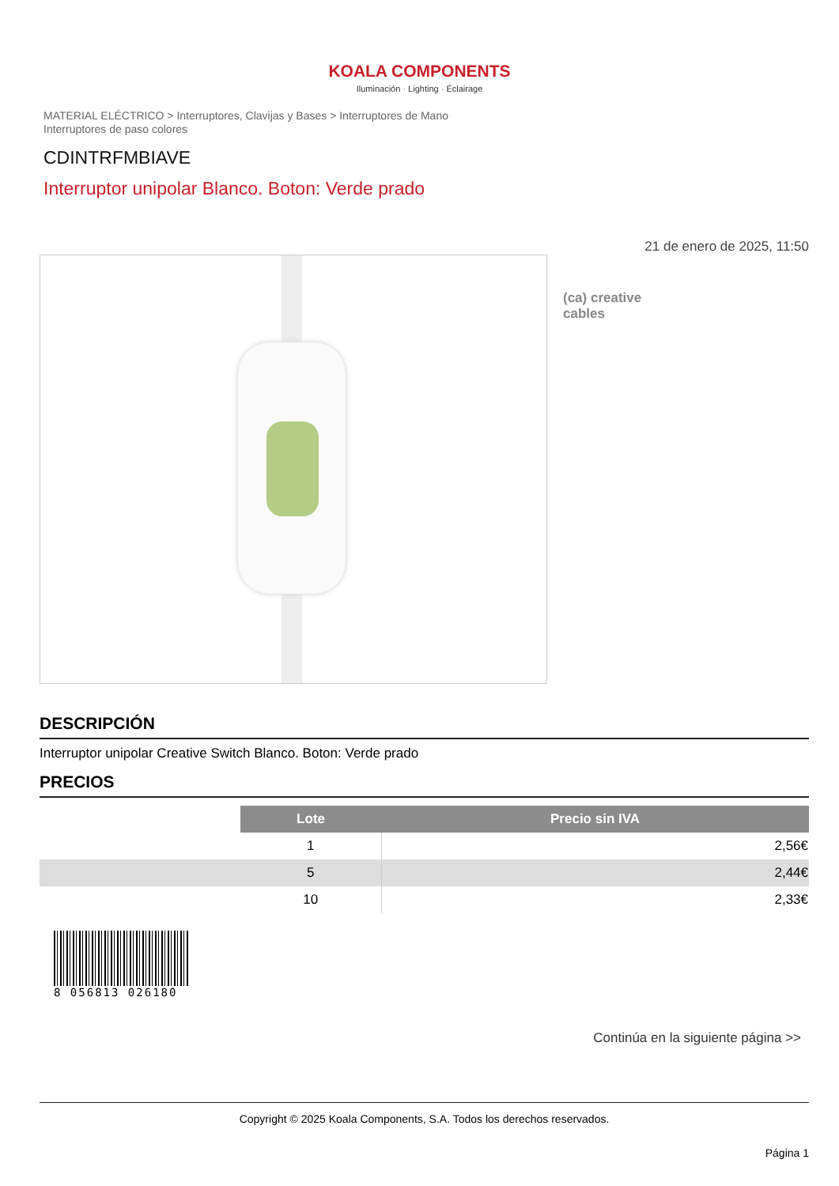KOALA COMPONENTS
Iluminación · Lighting · Éclairage
MATERIAL ELÉCTRICO > Interruptores, Clavijas y Bases > Interruptores de Mano
Interruptores de paso colores
CDINTRFMBIAVE
Interruptor unipolar Blanco. Boton: Verde prado
21 de enero de 2025, 11:50
(ca) creative
cables
DESCRIPCIÓN
Interruptor unipolar Creative Switch Blanco. Boton: Verde prado
PRECIOS
| | Lote | Precio sin IVA |
| | 1 | 2,56€ |
| | 5 | 2,44€ |
| | 10 | 2,33€ |
8 056813 026180
Continúa en la siguiente página >>
Copyright © 2025 Koala Components, S.A. Todos los derechos reservados.
Página 1